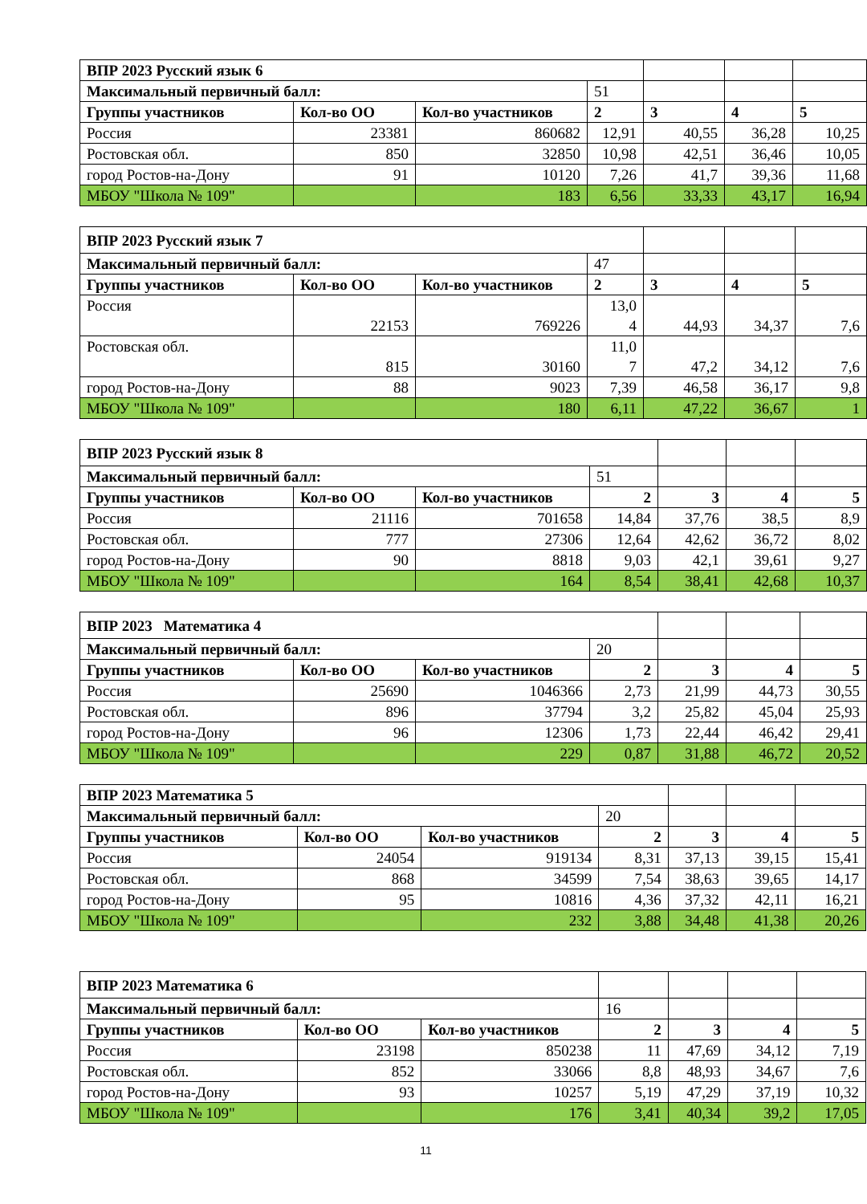| ВПР 2023 Русский язык 6 | | | | | | |
| Максимальный первичный балл: | | | 51 | | | |
| Группы участников | Кол-во ОО | Кол-во участников | 2 | 3 | 4 | 5 |
| Россия | 23381 | 860682 | 12,91 | 40,55 | 36,28 | 10,25 |
| Ростовская обл. | 850 | 32850 | 10,98 | 42,51 | 36,46 | 10,05 |
| город Ростов-на-Дону | 91 | 10120 | 7,26 | 41,7 | 39,36 | 11,68 |
| МБОУ "Школа № 109" | | 183 | 6,56 | 33,33 | 43,17 | 16,94 |
| ВПР 2023 Русский язык 7 | | | | | | |
| Максимальный первичный балл: | | | 47 | | | |
| Группы участников | Кол-во ОО | Кол-во участников | 2 | 3 | 4 | 5 |
| Россия | 22153 | 769226 | 13,0 4 | 44,93 | 34,37 | 7,6 |
| Ростовская обл. | 815 | 30160 | 11,0 7 | 47,2 | 34,12 | 7,6 |
| город Ростов-на-Дону | 88 | 9023 | 7,39 | 46,58 | 36,17 | 9,8 |
| МБОУ "Школа № 109" | | 180 | 6,11 | 47,22 | 36,67 | 1 |
| ВПР 2023 Русский язык 8 | | | | | | |
| Максимальный первичный балл: | | | 51 | | | |
| Группы участников | Кол-во ОО | Кол-во участников | 2 | 3 | 4 | 5 |
| Россия | 21116 | 701658 | 14,84 | 37,76 | 38,5 | 8,9 |
| Ростовская обл. | 777 | 27306 | 12,64 | 42,62 | 36,72 | 8,02 |
| город Ростов-на-Дону | 90 | 8818 | 9,03 | 42,1 | 39,61 | 9,27 |
| МБОУ "Школа № 109" | | 164 | 8,54 | 38,41 | 42,68 | 10,37 |
| ВПР 2023 Математика 4 | | | | | | |
| Максимальный первичный балл: | | | 20 | | | |
| Группы участников | Кол-во ОО | Кол-во участников | 2 | 3 | 4 | 5 |
| Россия | 25690 | 1046366 | 2,73 | 21,99 | 44,73 | 30,55 |
| Ростовская обл. | 896 | 37794 | 3,2 | 25,82 | 45,04 | 25,93 |
| город Ростов-на-Дону | 96 | 12306 | 1,73 | 22,44 | 46,42 | 29,41 |
| МБОУ "Школа № 109" | | 229 | 0,87 | 31,88 | 46,72 | 20,52 |
| ВПР 2023 Математика 5 | | | | | | |
| Максимальный первичный балл: | | | 20 | | | |
| Группы участников | Кол-во ОО | Кол-во участников | 2 | 3 | 4 | 5 |
| Россия | 24054 | 919134 | 8,31 | 37,13 | 39,15 | 15,41 |
| Ростовская обл. | 868 | 34599 | 7,54 | 38,63 | 39,65 | 14,17 |
| город Ростов-на-Дону | 95 | 10816 | 4,36 | 37,32 | 42,11 | 16,21 |
| МБОУ "Школа № 109" | | 232 | 3,88 | 34,48 | 41,38 | 20,26 |
| ВПР 2023 Математика 6 | | | | | | |
| Максимальный первичный балл: | | | 16 | | | |
| Группы участников | Кол-во ОО | Кол-во участников | 2 | 3 | 4 | 5 |
| Россия | 23198 | 850238 | 11 | 47,69 | 34,12 | 7,19 |
| Ростовская обл. | 852 | 33066 | 8,8 | 48,93 | 34,67 | 7,6 |
| город Ростов-на-Дону | 93 | 10257 | 5,19 | 47,29 | 37,19 | 10,32 |
| МБОУ "Школа № 109" | | 176 | 3,41 | 40,34 | 39,2 | 17,05 |
11